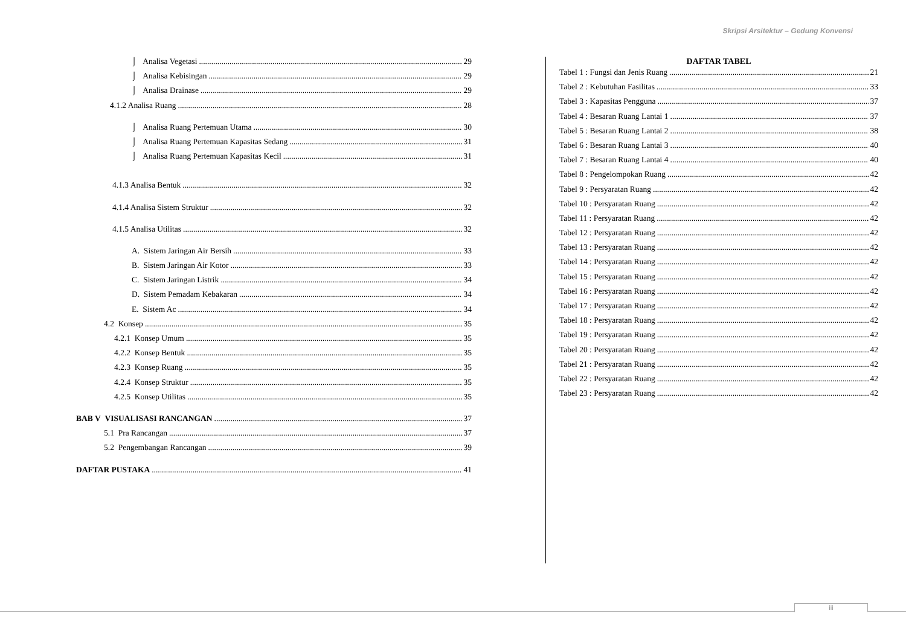Skripsi Arsitektur – Gedung Konvensi
⌡ Analisa Vegetasi 29
⌡ Analisa Kebisingan 29
⌡ Analisa Drainase 29
4.1.2 Analisa Ruang 28
⌡ Analisa Ruang Pertemuan Utama 30
⌡ Analisa Ruang Pertemuan Kapasitas Sedang 31
⌡ Analisa Ruang Pertemuan Kapasitas Kecil 31
4.1.3 Analisa Bentuk 32
4.1.4 Analisa Sistem Struktur 32
4.1.5 Analisa Utilitas 32
A. Sistem Jaringan Air Bersih 33
B. Sistem Jaringan Air Kotor 33
C. Sistem Jaringan Listrik 34
D. Sistem Pemadam Kebakaran 34
E. Sistem Ac 34
4.2 Konsep 35
4.2.1 Konsep Umum 35
4.2.2 Konsep Bentuk 35
4.2.3 Konsep Ruang 35
4.2.4 Konsep Struktur 35
4.2.5 Konsep Utilitas 35
BAB V VISUALISASI RANCANGAN 37
5.1 Pra Rancangan 37
5.2 Pengembangan Rancangan 39
DAFTAR PUSTAKA 41
DAFTAR TABEL
Tabel 1 : Fungsi dan Jenis Ruang 21
Tabel 2 : Kebutuhan Fasilitas 33
Tabel 3 : Kapasitas Pengguna 37
Tabel 4 : Besaran Ruang Lantai 1 37
Tabel 5 : Besaran Ruang Lantai 2 38
Tabel 6 : Besaran Ruang Lantai 3 40
Tabel 7 : Besaran Ruang Lantai 4 40
Tabel 8 : Pengelompokan Ruang 42
Tabel 9 : Persyaratan Ruang 42
Tabel 10 : Persyaratan Ruang 42
Tabel 11 : Persyaratan Ruang 42
Tabel 12 : Persyaratan Ruang 42
Tabel 13 : Persyaratan Ruang 42
Tabel 14 : Persyaratan Ruang 42
Tabel 15 : Persyaratan Ruang 42
Tabel 16 : Persyaratan Ruang 42
Tabel 17 : Persyaratan Ruang 42
Tabel 18 : Persyaratan Ruang 42
Tabel 19 : Persyaratan Ruang 42
Tabel 20 : Persyaratan Ruang 42
Tabel 21 : Persyaratan Ruang 42
Tabel 22 : Persyaratan Ruang 42
Tabel 23 : Persyaratan Ruang 42
iii